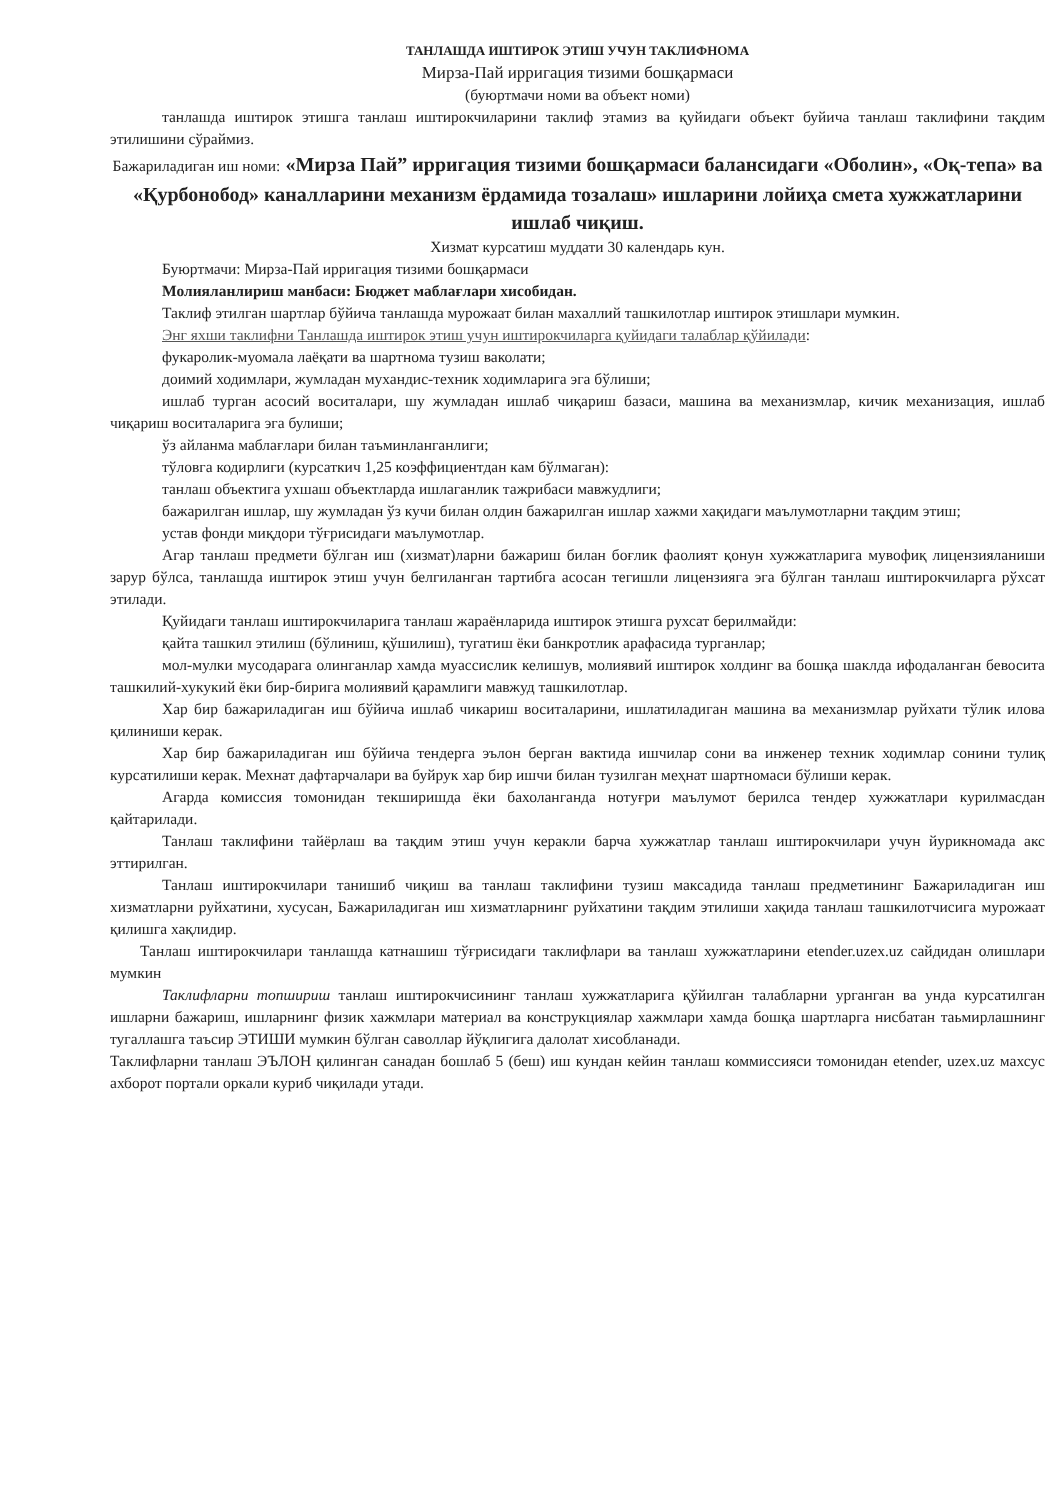ТАНЛАШДА ИШТИРОК ЭТИШ УЧУН ТАКЛИФНОМА
Мирза-Пай ирригация тизими бошқармаси
(буюртмачи номи ва объект номи)
танлашда иштирок этишга танлаш иштирокчиларини таклиф этамиз ва қуйидаги объект буйича танлаш таклифини тақдим этилишини сўраймиз.
Бажариладиган иш номи: «Мирза Пай” ирригация тизими бошқармаси балансидаги «Оболин», «Оқ-тепа» ва «Қурбонобод» каналларини механизм ёрдамида тозалаш» ишларини лойиҳа смета хужжатларини ишлаб чиқиш.
Хизмат курсатиш муддати 30 календарь кун.
Буюртмачи: Мирза-Пай ирригация тизими бошқармаси
Молияланлириш манбаси: Бюджет маблағлари хисобидан.
Таклиф этилган шартлар бўйича танлашда мурожаат билан махаллий ташкилотлар иштирок этишлари мумкин.
Энг яхши таклифни Танлашда иштирок этиш учун иштирокчиларга қуйидаги талаблар қўйилади:
фукаролик-муомала лаёқати ва шартнома тузиш ваколати;
доимий ходимлари, жумладан мухандис-техник ходимларига эга бўлиши;
ишлаб турган асосий воситалари, шу жумладан ишлаб чиқариш базаси, машина ва механизмлар, кичик механизация, ишлаб чиқариш воситаларига эга булиши;
ўз айланма маблағлари билан таъминланганлиги;
тўловга кодирлиги (курсаткич 1,25 коэффициентдан кам бўлмаган):
танлаш объектига ухшаш объектларда ишлаганлик тажрибаси мавжудлиги;
бажарилган ишлар, шу жумладан ўз кучи билан олдин бажарилган ишлар хажми хақидаги маълумотларни тақдим этиш;
устав фонди миқдори тўғрисидаги маълумотлар.
Агар танлаш предмети бўлган иш (хизмат)ларни бажариш билан боғлик фаолият қонун хужжатларига мувофиқ лицензияланиши зарур бўлса, танлашда иштирок этиш учун белгиланган тартибга асосан тегишли лицензияга эга бўлган танлаш иштирокчиларга рўхсат этилади.
Қуйидаги танлаш иштирокчиларига танлаш жараёнларида иштирок этишга рухсат берилмайди:
қайта ташкил этилиш (бўлиниш, қўшилиш), тугатиш ёки банкротлик арафасида турганлар;
мол-мулки мусодарага олинганлар хамда муассислик келишув, молиявий иштирок холдинг ва бошқа шаклда ифодаланган бевосита ташкилий-хукукий ёки бир-бирига молиявий қарамлиги мавжуд ташкилотлар.
Хар бир бажариладиган иш бўйича ишлаб чикариш воситаларини, ишлатиладиган машина ва механизмлар руйхати тўлик илова қилиниши керак.
Хар бир бажариладиган иш бўйича тендерга эълон берган вактида ишчилар сони ва инженер техник ходимлар сонини тулиқ курсатилиши керак. Мехнат дафтарчалари ва буйрук хар бир ишчи билан тузилган меҳнат шартномаси бўлиши керак.
Агарда комиссия томонидан текширишда ёки бахоланганда нотуғри маълумот берилса тендер хужжатлари курилмасдан қайтарилади.
Танлаш таклифини тайёрлаш ва тақдим этиш учун керакли барча хужжатлар танлаш иштирокчилари учун йурикномада акс эттирилган.
Танлаш иштирокчилари танишиб чиқиш ва танлаш таклифини тузиш максадида танлаш предметининг Бажариладиган иш хизматларни руйхатини, хусусан, Бажариладиган иш хизматларнинг руйхатини тақдим этилиши хақида танлаш ташкилотчисига мурожаат қилишга хақлидир.
Танлаш иштирокчилари танлашда катнашиш тўғрисидаги таклифлари ва танлаш хужжатларини etender.uzex.uz сайдидан олишлари мумкин
Таклифларни топшириш танлаш иштирокчисининг танлаш хужжатларига қўйилган талабларни урганган ва унда курсатилган ишларни бажариш, ишларнинг физик хажмлари материал ва конструкциялар хажмлари хамда бошқа шартларга нисбатан таьмирлашнинг тугаллашга таъсир ЭТИШИ мумкин бўлган саволлар йўқлигига далолат хисобланади.
Таклифларни танлаш ЭЪЛОН қилинган санадан бошлаб 5 (беш) иш кундан кейин танлаш коммиссияси томонидан etender, uzex.uz махсус ахборот портали оркали куриб чиқилади утади.